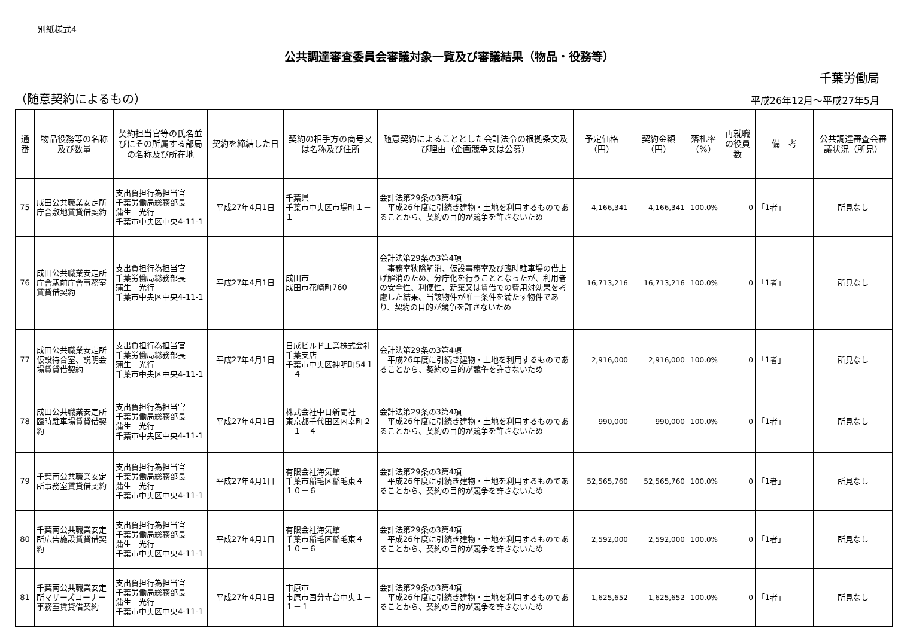別紙様式4
公共調達審査委員会審議対象一覧及び審議結果（物品・役務等）
千葉労働局
（随意契約によるもの）
平成26年12月～平成27年5月
| 通番 | 物品役務等の名称及び数量 | 契約担当官等の氏名並びにその所属する部局の名称及び所在地 | 契約を締結した日 | 契約の相手方の商号又は名称及び住所 | 随意契約によることとした会計法令の根拠条文及び理由（企画競争又は公募） | 予定価格（円） | 契約金額（円） | 落札率（%） | 再就職の役員数 | 備 考 | 公共調達審査会審議状況（所見） |
| --- | --- | --- | --- | --- | --- | --- | --- | --- | --- | --- | --- |
| 75 | 成田公共職業安定所庁舎敷地賃貸借契約 | 支出負担行為担当官 千葉労働局総務部長 蒲生 光行 千葉市中央区中央4-11-1 | 平成27年4月1日 | 千葉県 千葉市中央区市場町１－１ | 会計法第29条の3第4項 平成26年度に引続き建物・土地を利用するものであることから、契約の目的が競争を許さないため | 4,166,341 | 4,166,341 | 100.0% | 0 | 「1者」 | 所見なし |
| 76 | 成田公共職業安定所庁舎駅前庁舎事務室賃貸借契約 | 支出負担行為担当官 千葉労働局総務部長 蒲生 光行 千葉市中央区中央4-11-1 | 平成27年4月1日 | 成田市 成田市花崎町760 | 会計法第29条の3第4項 事務室狭隘解消、仮設事務室及び臨時駐車場の借上げ解消のため、分庁化を行うこととなったが、利用者の安全性、利便性、新築又は賃借での費用対効果を考慮した結果、当該物件が唯一条件を満たす物件であり、契約の目的が競争を許さないため | 16,713,216 | 16,713,216 | 100.0% | 0 | 「1者」 | 所見なし |
| 77 | 成田公共職業安定所仮設待合室、説明会場賃貸借契約 | 支出負担行為担当官 千葉労働局総務部長 蒲生 光行 千葉市中央区中央4-11-1 | 平成27年4月1日 | 日成ビルド工業株式会社千葉支店 千葉市中央区神明町54１－４ | 会計法第29条の3第4項 平成26年度に引続き建物・土地を利用するものであることから、契約の目的が競争を許さないため | 2,916,000 | 2,916,000 | 100.0% | 0 | 「1者」 | 所見なし |
| 78 | 成田公共職業安定所臨時駐車場賃貸借契約 | 支出負担行為担当官 千葉労働局総務部長 蒲生 光行 千葉市中央区中央4-11-1 | 平成27年4月1日 | 株式会社中日新聞社 東京都千代田区内幸町２－１－４ | 会計法第29条の3第4項 平成26年度に引続き建物・土地を利用するものであることから、契約の目的が競争を許さないため | 990,000 | 990,000 | 100.0% | 0 | 「1者」 | 所見なし |
| 79 | 千葉南公共職業安定所事務室賃貸借契約 | 支出負担行為担当官 千葉労働局総務部長 蒲生 光行 千葉市中央区中央4-11-1 | 平成27年4月1日 | 有限会社海気館 千葉市稲毛区稲毛東４－１０－６ | 会計法第29条の3第4項 平成26年度に引続き建物・土地を利用するものであることから、契約の目的が競争を許さないため | 52,565,760 | 52,565,760 | 100.0% | 0 | 「1者」 | 所見なし |
| 80 | 千葉南公共職業安定所広告施設賃貸借契約 | 支出負担行為担当官 千葉労働局総務部長 蒲生 光行 千葉市中央区中央4-11-1 | 平成27年4月1日 | 有限会社海気館 千葉市稲毛区稲毛東４－１０－６ | 会計法第29条の3第4項 平成26年度に引続き建物・土地を利用するものであることから、契約の目的が競争を許さないため | 2,592,000 | 2,592,000 | 100.0% | 0 | 「1者」 | 所見なし |
| 81 | 千葉南公共職業安定所マザーズコーナー事務室賃貸借契約 | 支出負担行為担当官 千葉労働局総務部長 蒲生 光行 千葉市中央区中央4-11-1 | 平成27年4月1日 | 市原市 市原市国分寺台中央１－１－１ | 会計法第29条の3第4項 平成26年度に引続き建物・土地を利用するものであることから、契約の目的が競争を許さないため | 1,625,652 | 1,625,652 | 100.0% | 0 | 「1者」 | 所見なし |